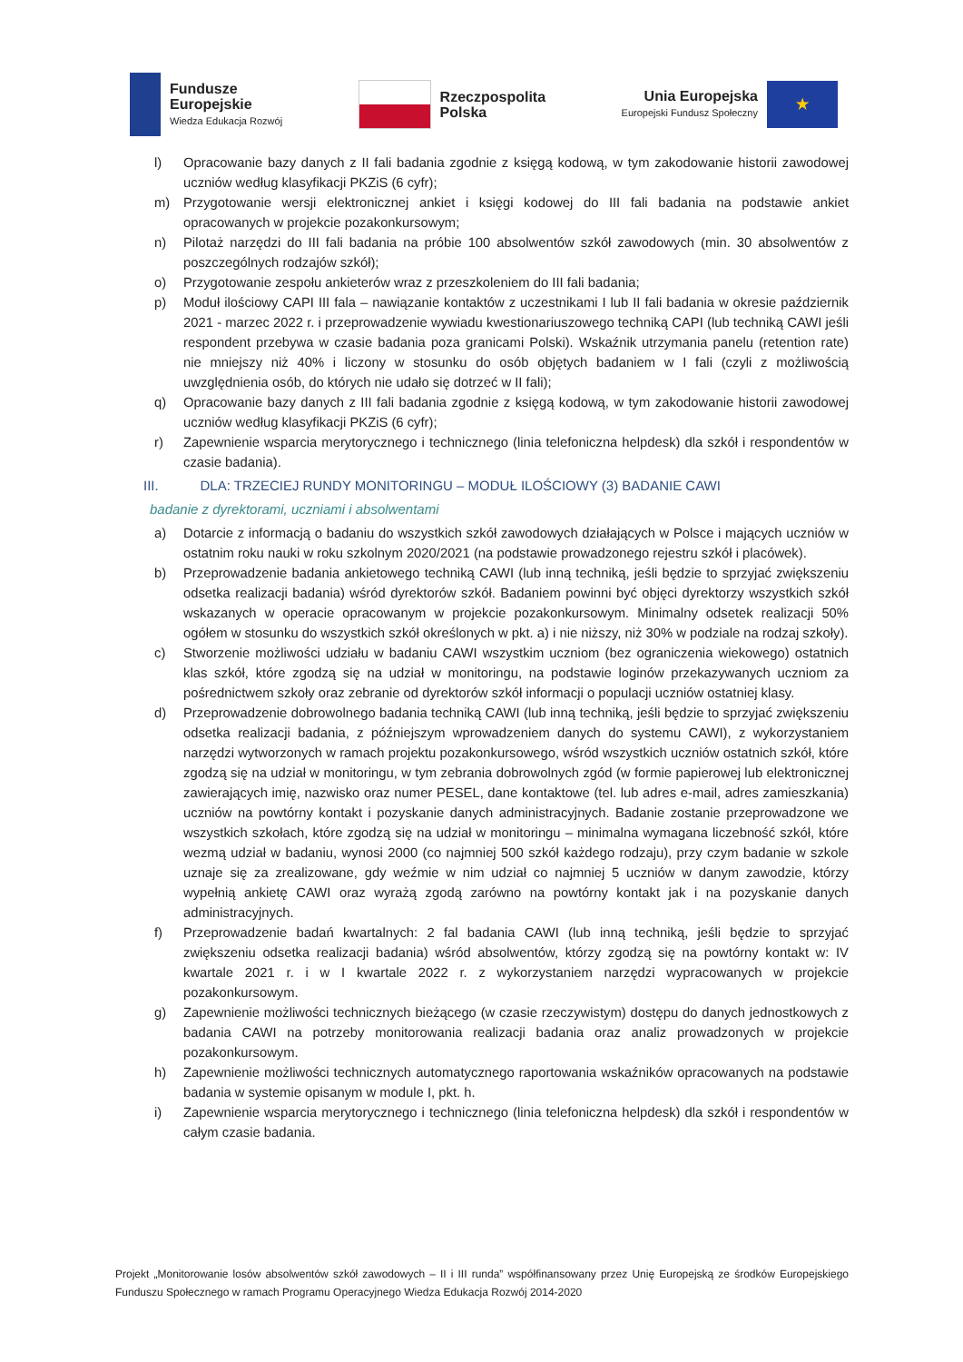Fundusze
Europejskie
Wiedza Edukacja Rozwój
Rzeczpospolita
Polska
Unia Europejska
Europejski Fundusz Społeczny
★
l) Opracowanie bazy danych z II fali badania zgodnie z księgą kodową, w tym zakodowanie historii zawodowej uczniów według klasyfikacji PKZiS (6 cyfr);
m) Przygotowanie wersji elektronicznej ankiet i księgi kodowej do III fali badania na podstawie ankiet opracowanych w projekcie pozakonkursowym;
n) Pilotaż narzędzi do III fali badania na próbie 100 absolwentów szkół zawodowych (min. 30 absolwentów z poszczególnych rodzajów szkół);
o) Przygotowanie zespołu ankieterów wraz z przeszkoleniem do III fali badania;
p) Moduł ilościowy CAPI III fala – nawiązanie kontaktów z uczestnikami I lub II fali badania w okresie październik 2021 - marzec 2022 r. i przeprowadzenie wywiadu kwestionariuszowego techniką CAPI (lub techniką CAWI jeśli respondent przebywa w czasie badania poza granicami Polski). Wskaźnik utrzymania panelu (retention rate) nie mniejszy niż 40% i liczony w stosunku do osób objętych badaniem w I fali (czyli z możliwością uwzględnienia osób, do których nie udało się dotrzeć w II fali);
q) Opracowanie bazy danych z III fali badania zgodnie z księgą kodową, w tym zakodowanie historii zawodowej uczniów według klasyfikacji PKZiS (6 cyfr);
r) Zapewnienie wsparcia merytorycznego i technicznego (linia telefoniczna helpdesk) dla szkół i respondentów w czasie badania).
III. DLA: TRZECIEJ RUNDY MONITORINGU – MODUŁ ILOŚCIOWY (3) BADANIE CAWI
badanie z dyrektorami, uczniami i absolwentami
a) Dotarcie z informacją o badaniu do wszystkich szkół zawodowych działających w Polsce i mających uczniów w ostatnim roku nauki w roku szkolnym 2020/2021 (na podstawie prowadzonego rejestru szkół i placówek).
b) Przeprowadzenie badania ankietowego techniką CAWI (lub inną techniką, jeśli będzie to sprzyjać zwiększeniu odsetka realizacji badania) wśród dyrektorów szkół. Badaniem powinni być objęci dyrektorzy wszystkich szkół wskazanych w operacie opracowanym w projekcie pozakonkursowym. Minimalny odsetek realizacji 50% ogółem w stosunku do wszystkich szkół określonych w pkt. a) i nie niższy, niż 30% w podziale na rodzaj szkoły).
c) Stworzenie możliwości udziału w badaniu CAWI wszystkim uczniom (bez ograniczenia wiekowego) ostatnich klas szkół, które zgodzą się na udział w monitoringu, na podstawie loginów przekazywanych uczniom za pośrednictwem szkoły oraz zebranie od dyrektorów szkół informacji o populacji uczniów ostatniej klasy.
d) Przeprowadzenie dobrowolnego badania techniką CAWI (lub inną techniką, jeśli będzie to sprzyjać zwiększeniu odsetka realizacji badania, z późniejszym wprowadzeniem danych do systemu CAWI), z wykorzystaniem narzędzi wytworzonych w ramach projektu pozakonkursowego, wśród wszystkich uczniów ostatnich szkół, które zgodzą się na udział w monitoringu, w tym zebrania dobrowolnych zgód (w formie papierowej lub elektronicznej zawierających imię, nazwisko oraz numer PESEL, dane kontaktowe (tel. lub adres e-mail, adres zamieszkania) uczniów na powtórny kontakt i pozyskanie danych administracyjnych. Badanie zostanie przeprowadzone we wszystkich szkołach, które zgodzą się na udział w monitoringu – minimalna wymagana liczebność szkół, które wezmą udział w badaniu, wynosi 2000 (co najmniej 500 szkół każdego rodzaju), przy czym badanie w szkole uznaje się za zrealizowane, gdy weźmie w nim udział co najmniej 5 uczniów w danym zawodzie, którzy wypełnią ankietę CAWI oraz wyrażą zgodą zarówno na powtórny kontakt jak i na pozyskanie danych administracyjnych.
f) Przeprowadzenie badań kwartalnych: 2 fal badania CAWI (lub inną techniką, jeśli będzie to sprzyjać zwiększeniu odsetka realizacji badania) wśród absolwentów, którzy zgodzą się na powtórny kontakt w: IV kwartale 2021 r. i w I kwartale 2022 r. z wykorzystaniem narzędzi wypracowanych w projekcie pozakonkursowym.
g) Zapewnienie możliwości technicznych bieżącego (w czasie rzeczywistym) dostępu do danych jednostkowych z badania CAWI na potrzeby monitorowania realizacji badania oraz analiz prowadzonych w projekcie pozakonkursowym.
h) Zapewnienie możliwości technicznych automatycznego raportowania wskaźników opracowanych na podstawie badania w systemie opisanym w module I, pkt. h.
i) Zapewnienie wsparcia merytorycznego i technicznego (linia telefoniczna helpdesk) dla szkół i respondentów w całym czasie badania.
Projekt „Monitorowanie losów absolwentów szkół zawodowych – II i III runda” współfinansowany przez Unię Europejską ze środków Europejskiego Funduszu Społecznego w ramach Programu Operacyjnego Wiedza Edukacja Rozwój 2014-2020